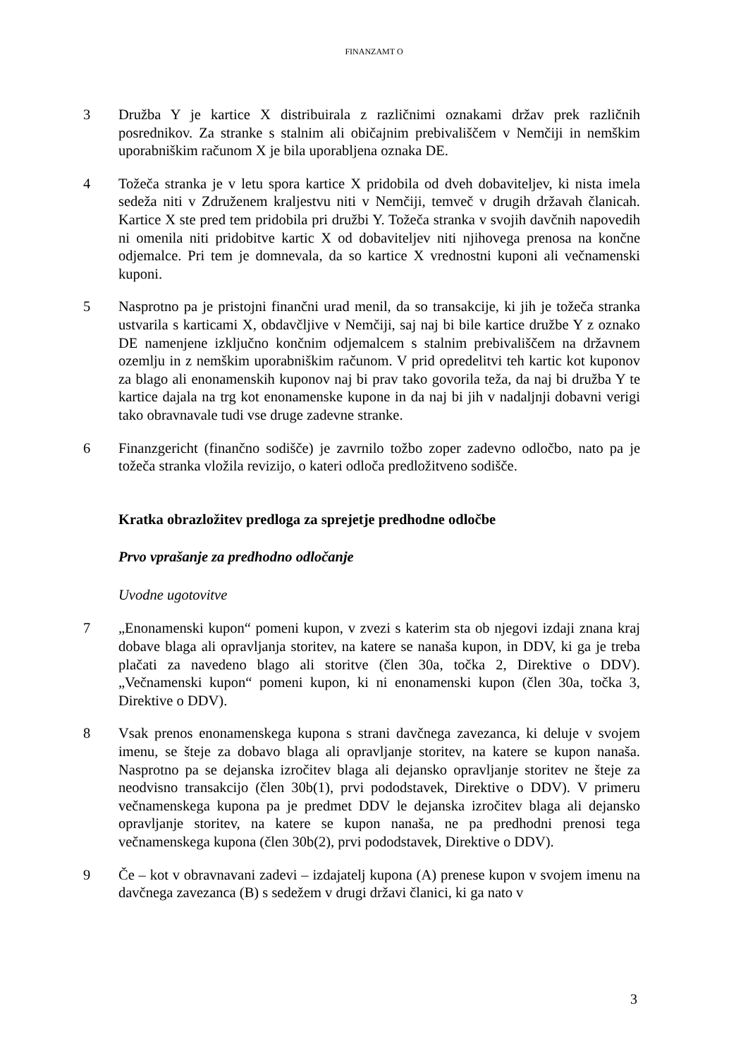FINANZAMT O
3 Družba Y je kartice X distribuirala z različnimi oznakami držav prek različnih posrednikov. Za stranke s stalnim ali običajnim prebivališčem v Nemčiji in nemškim uporabniškim računom X je bila uporabljena oznaka DE.
4 Tožeča stranka je v letu spora kartice X pridobila od dveh dobaviteljev, ki nista imela sedeža niti v Združenem kraljestvu niti v Nemčiji, temveč v drugih državah članicah. Kartice X ste pred tem pridobila pri družbi Y. Tožeča stranka v svojih davčnih napovedih ni omenila niti pridobitve kartic X od dobaviteljev niti njihovega prenosa na končne odjemalce. Pri tem je domnevala, da so kartice X vrednostni kuponi ali večnamenski kuponi.
5 Nasprotno pa je pristojni finančni urad menil, da so transakcije, ki jih je tožeča stranka ustvarila s karticami X, obdavčljive v Nemčiji, saj naj bi bile kartice družbe Y z oznako DE namenjene izključno končnim odjemalcem s stalnim prebivališčem na državnem ozemlju in z nemškim uporabniškim računom. V prid opredelitvi teh kartic kot kuponov za blago ali enonamenskih kuponov naj bi prav tako govorila teža, da naj bi družba Y te kartice dajala na trg kot enonamenske kupone in da naj bi jih v nadaljnji dobavni verigi tako obravnavale tudi vse druge zadevne stranke.
6 Finanzgericht (finančno sodišče) je zavrnilo tožbo zoper zadevno odločbo, nato pa je tožeča stranka vložila revizijo, o kateri odloča predložitveno sodišče.
Kratka obrazložitev predloga za sprejetje predhodne odločbe
Prvo vprašanje za predhodno odločanje
Uvodne ugotovitve
7 „Enonamenski kupon“ pomeni kupon, v zvezi s katerim sta ob njegovi izdaji znana kraj dobave blaga ali opravljanja storitev, na katere se nanaša kupon, in DDV, ki ga je treba plačati za navedeno blago ali storitve (člen 30a, točka 2, Direktive o DDV). „Večnamenski kupon“ pomeni kupon, ki ni enonamenski kupon (člen 30a, točka 3, Direktive o DDV).
8 Vsak prenos enonamenskega kupona s strani davčnega zavezanca, ki deluje v svojem imenu, se šteje za dobavo blaga ali opravljanje storitev, na katere se kupon nanaša. Nasprotno pa se dejanska izročitev blaga ali dejansko opravljanje storitev ne šteje za neodvisno transakcijo (člen 30b(1), prvi pododstavek, Direktive o DDV). V primeru večnamenskega kupona pa je predmet DDV le dejanska izročitev blaga ali dejansko opravljanje storitev, na katere se kupon nanaša, ne pa predhodni prenosi tega večnamenskega kupona (člen 30b(2), prvi pododstavek, Direktive o DDV).
9 Če – kot v obravnavani zadevi – izdajatelj kupona (A) prenese kupon v svojem imenu na davčnega zavezanca (B) s sedežem v drugi državi članici, ki ga nato v
3